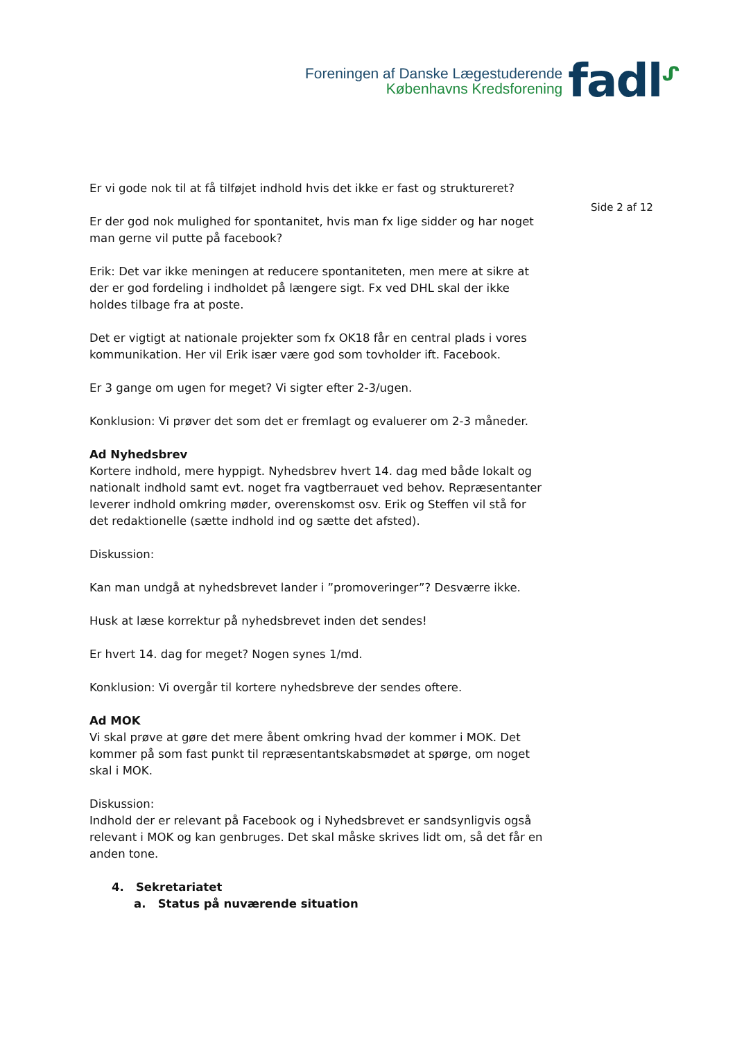Foreningen af Danske Lægestuderende
Københavns Kredsforening
fadl<sup>ᔑ</sup>
Er vi gode nok til at få tilføjet indhold hvis det ikke er fast og struktureret?
Er der god nok mulighed for spontanitet, hvis man fx lige sidder og har noget man gerne vil putte på facebook?
Erik: Det var ikke meningen at reducere spontaniteten, men mere at sikre at der er god fordeling i indholdet på længere sigt. Fx ved DHL skal der ikke holdes tilbage fra at poste.
Det er vigtigt at nationale projekter som fx OK18 får en central plads i vores kommunikation. Her vil Erik især være god som tovholder ift. Facebook.
Er 3 gange om ugen for meget? Vi sigter efter 2-3/ugen.
Konklusion: Vi prøver det som det er fremlagt og evaluerer om 2-3 måneder.
Ad Nyhedsbrev
Kortere indhold, mere hyppigt. Nyhedsbrev hvert 14. dag med både lokalt og nationalt indhold samt evt. noget fra vagtberrauet ved behov. Repræsentanter leverer indhold omkring møder, overenskomst osv. Erik og Steffen vil stå for det redaktionelle (sætte indhold ind og sætte det afsted).
Diskussion:
Kan man undgå at nyhedsbrevet lander i ”promoveringer”? Desværre ikke.
Husk at læse korrektur på nyhedsbrevet inden det sendes!
Er hvert 14. dag for meget? Nogen synes 1/md.
Konklusion: Vi overgår til kortere nyhedsbreve der sendes oftere.
Ad MOK
Vi skal prøve at gøre det mere åbent omkring hvad der kommer i MOK. Det kommer på som fast punkt til repræsentantskabsmødet at spørge, om noget skal i MOK.
Diskussion:
Indhold der er relevant på Facebook og i Nyhedsbrevet er sandsynligvis også relevant i MOK og kan genbruges. Det skal måske skrives lidt om, så det får en anden tone.
4. Sekretariatet
a. Status på nuværende situation
Side 2 af 12